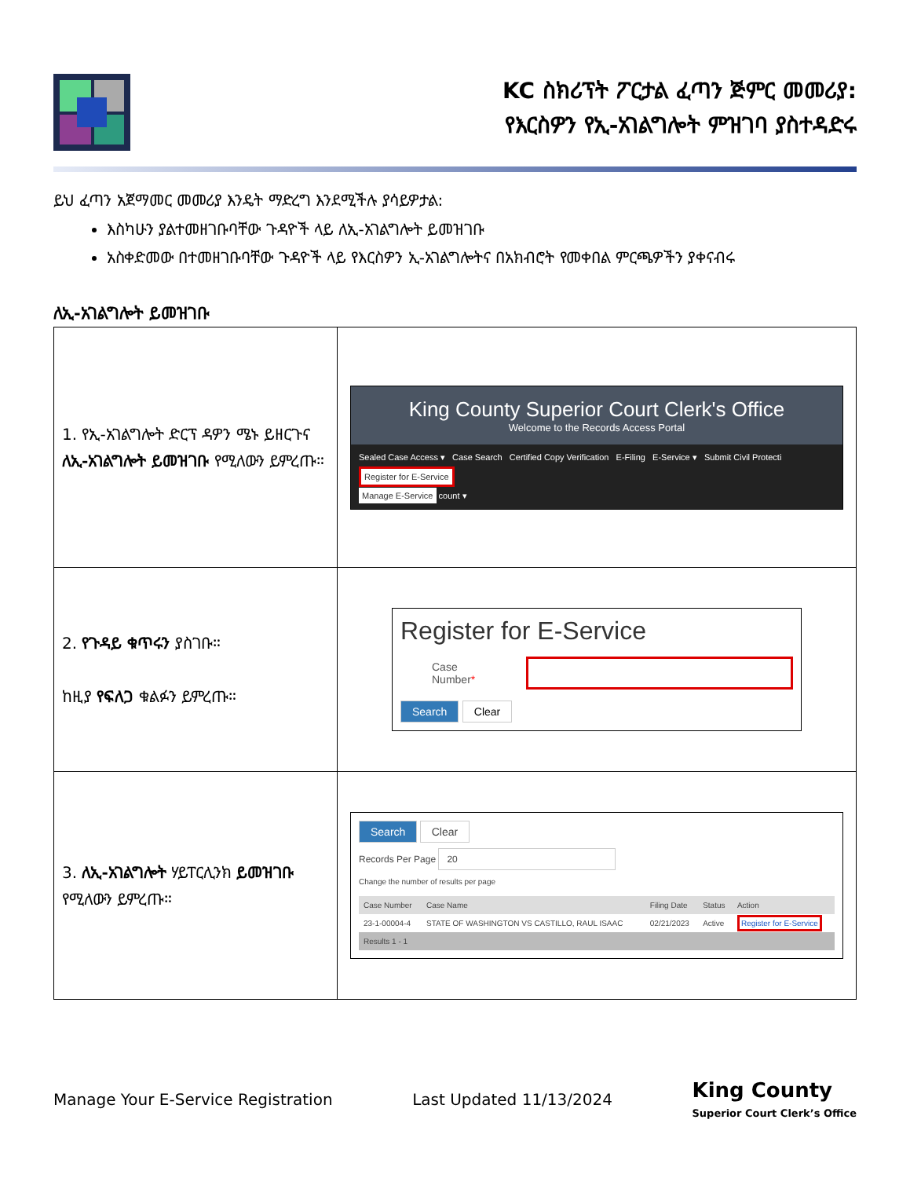KC ስክሪፕት ፖርታል ፈጣን ጅምር መመሪያ:
የእርስዎን የኢ-አገልግሎት ምዝገባ ያስተዳድሩ
ይህ ፈጣን አጀማመር መመሪያ እንዴት ማድረግ እንደሚችሉ ያሳይዎታል:
እስካሁን ያልተመዘገቡባቸው ጉዳዮች ላይ ለኢ-አገልግሎት ይመዝገቡ
አስቀድመው በተመዘገቡባቸው ጉዳዮች ላይ የእርስዎን ኢ-አገልግሎትና በአክብሮት የመቀበል ምርጫዎችን ያቀናብሩ
ለኢ-አገልግሎት ይመዝገቡ
| 1. የኢ-አገልግሎት ድርፕ ዳዎን ሜኑ ይዘርጉና ለኢ-አገልግሎት ይመዝገቡ የሚለውን ይምረጡ። | King County Superior Court Clerk's Office Welcome to the Records Access Portal Sealed Case Access ▾ Case Search Certified Copy Verification E-Filing E-Service ▾ Submit Civil Protecti Register for E-Service Manage E-Service count ▾ |
| 2. የጉዳይ ቁጥሩን ያስገቡ። ከዚያ የፍለጋ ቁልፉን ይምረጡ። | Register for E-Service Case Number * Search Clear |
| 3. ለኢ-አገልግሎት ሃይፐርሊንክ ይመዝገቡ የሚለውን ይምረጡ። | Search Clear Records Per Page 20 Change the number of results per page / Case Number / Case Name / Filing Date / Status / Action / / 23-1-00004-4 / STATE OF WASHINGTON VS CASTILLO, RAUL ISAAC / 02/21/2023 / Active / Register for E-Service / / Results 1 - 1 / / / / / |
Manage Your E-Service Registration Last Updated 11/13/2024 King County
Superior Court Clerk’s Office